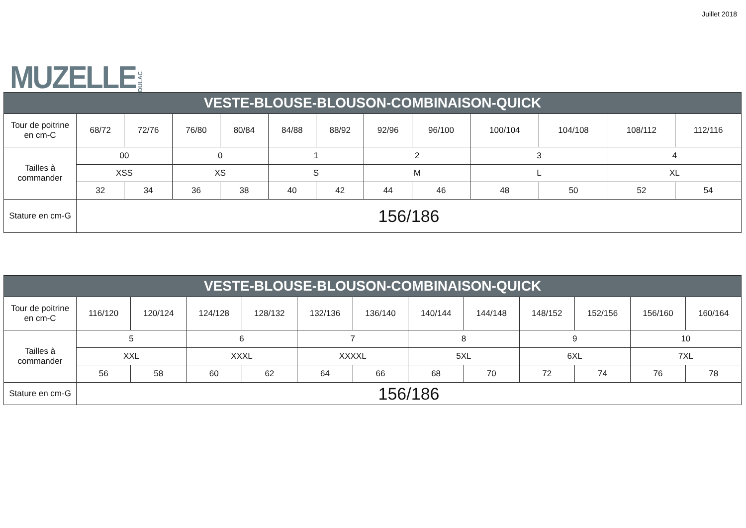MUZELLE DULAC
Juillet 2018
| VESTE-BLOUSE-BLOUSON-COMBINAISON-QUICK | | | | | | | | | | | | |
| --- | --- | --- | --- | --- | --- | --- | --- | --- | --- | --- | --- | --- |
| Tour de poitrine en cm-C | 68/72 | 72/76 | 76/80 | 80/84 | 84/88 | 88/92 | 92/96 | 96/100 | 100/104 | 104/108 | 108/112 | 112/116 |
| Tailles à commander | 00 | | 0 | | 1 | | 2 | | 3 | | 4 | |
| | XSS | | XS | | S | | M | | L | | XL | |
| | 32 | 34 | 36 | 38 | 40 | 42 | 44 | 46 | 48 | 50 | 52 | 54 |
| Stature en cm-G | 156/186 | | | | | | | | | | | |
| VESTE-BLOUSE-BLOUSON-COMBINAISON-QUICK | | | | | | | | | | | | |
| --- | --- | --- | --- | --- | --- | --- | --- | --- | --- | --- | --- | --- |
| Tour de poitrine en cm-C | 116/120 | 120/124 | 124/128 | 128/132 | 132/136 | 136/140 | 140/144 | 144/148 | 148/152 | 152/156 | 156/160 | 160/164 |
| Tailles à commander | 5 | | 6 | | 7 | | 8 | | 9 | | 10 | |
| | XXL | | XXXL | | XXXXL | | 5XL | | 6XL | | 7XL | |
| | 56 | 58 | 60 | 62 | 64 | 66 | 68 | 70 | 72 | 74 | 76 | 78 |
| Stature en cm-G | 156/186 | | | | | | | | | | | |